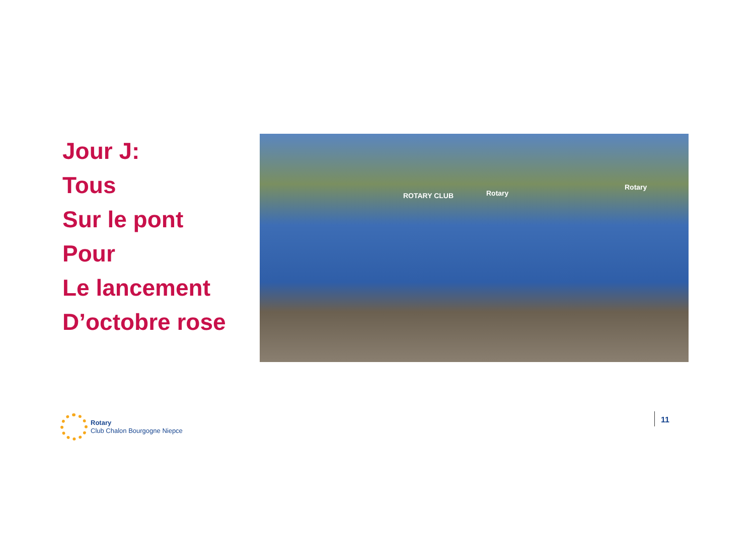Jour J:
Tous
Sur le pont
Pour
Le lancement
D’octobre rose
ROTARY CLUB Rotary
Rotary
Rotary
Club Chalon Bourgogne Niepce
11